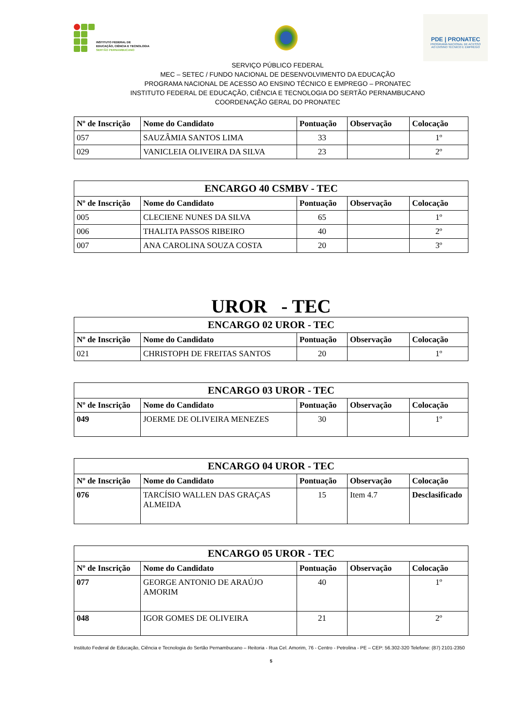INSTITUTO FEDERAL DE
EDUCAÇÃO, CIÊNCIA E TECNOLOGIA
SERTÃO PERNAMBUCANO
PDE | PRONATEC
PROGRAMA NACIONAL DE ACESSO
AO ENSINO TÉCNICO E EMPREGO
SERVIÇO PÚBLICO FEDERAL
MEC – SETEC / FUNDO NACIONAL DE DESENVOLVIMENTO DA EDUCAÇÃO
PROGRAMA NACIONAL DE ACESSO AO ENSINO TÉCNICO E EMPREGO – PRONATEC
INSTITUTO FEDERAL DE EDUCAÇÃO, CIÊNCIA E TECNOLOGIA DO SERTÃO PERNAMBUCANO
COORDENAÇÃO GERAL DO PRONATEC
| Nº de Inscrição | Nome do Candidato | Pontuação | Observação | Colocação |
| --- | --- | --- | --- | --- |
| 057 | SAUZÂMIA SANTOS LIMA | 33 | | 1º |
| 029 | VANICLEIA OLIVEIRA DA SILVA | 23 | | 2º |
| ENCARGO 40 CSMBV - TEC | | | | |
| --- | --- | --- | --- | --- |
| Nº de Inscrição | Nome do Candidato | Pontuação | Observação | Colocação |
| 005 | CLECIENE NUNES DA SILVA | 65 | | 1º |
| 006 | THALITA PASSOS RIBEIRO | 40 | | 2º |
| 007 | ANA CAROLINA SOUZA COSTA | 20 | | 3º |
UROR - TEC
| ENCARGO 02 UROR - TEC | | | | |
| --- | --- | --- | --- | --- |
| Nº de Inscrição | Nome do Candidato | Pontuação | Observação | Colocação |
| 021 | CHRISTOPH DE FREITAS SANTOS | 20 | | 1º |
| ENCARGO 03 UROR - TEC | | | | |
| --- | --- | --- | --- | --- |
| Nº de Inscrição | Nome do Candidato | Pontuação | Observação | Colocação |
| 049 | JOERME DE OLIVEIRA MENEZES | 30 | | 1º |
| ENCARGO 04 UROR - TEC | | | | |
| --- | --- | --- | --- | --- |
| Nº de Inscrição | Nome do Candidato | Pontuação | Observação | Colocação |
| 076 | TARCÍSIO WALLEN DAS GRAÇAS ALMEIDA | 15 | Item 4.7 | Desclasificado |
| ENCARGO 05 UROR - TEC | | | | |
| --- | --- | --- | --- | --- |
| Nº de Inscrição | Nome do Candidato | Pontuação | Observação | Colocação |
| 077 | GEORGE ANTONIO DE ARAÚJO AMORIM | 40 | | 1º |
| 048 | IGOR GOMES DE OLIVEIRA | 21 | | 2º |
Instituto Federal de Educação, Ciência e Tecnologia do Sertão Pernambucano – Reitoria - Rua Cel. Amorim, 76 - Centro - Petrolina - PE – CEP: 56.302-320 Telefone: (87) 2101-2350
5